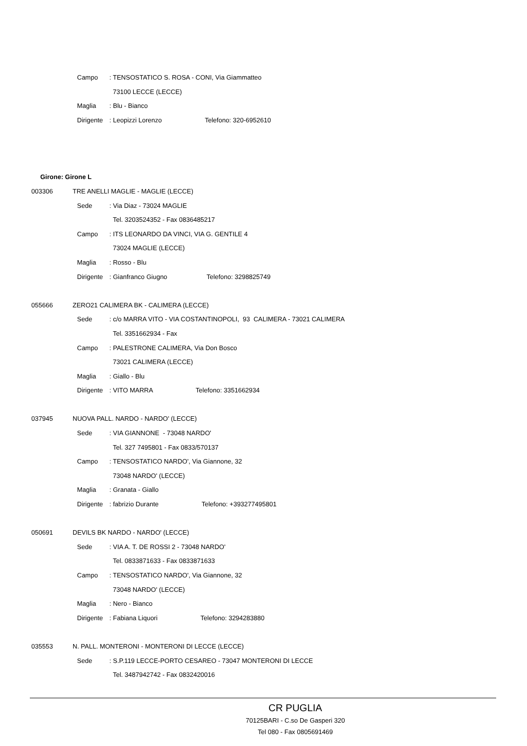Campo: TENSOSTATICO S. ROSA - CONI, Via Giammatteo
73100 LECCE (LECCE)
Maglia: Blu - Bianco
Dirigente: Leopizzi Lorenzo Telefono: 320-6952610
Girone: Girone L
003306 TRE ANELLI MAGLIE - MAGLIE (LECCE)
Sede: Via Diaz - 73024 MAGLIE
Tel. 3203524352 - Fax 0836485217
Campo: ITS LEONARDO DA VINCI, VIA G. GENTILE 4
73024 MAGLIE (LECCE)
Maglia: Rosso - Blu
Dirigente: Gianfranco Giugno Telefono: 3298825749
055666 ZERO21 CALIMERA BK - CALIMERA (LECCE)
Sede: c/o MARRA VITO - VIA COSTANTINOPOLI, 93 CALIMERA - 73021 CALIMERA
Tel. 3351662934 - Fax
Campo: PALESTRONE CALIMERA, Via Don Bosco
73021 CALIMERA (LECCE)
Maglia: Giallo - Blu
Dirigente: VITO MARRA Telefono: 3351662934
037945 NUOVA PALL. NARDO - NARDO' (LECCE)
Sede: VIA GIANNONE - 73048 NARDO'
Tel. 327 7495801 - Fax 0833/570137
Campo: TENSOSTATICO NARDO', Via Giannone, 32
73048 NARDO' (LECCE)
Maglia: Granata - Giallo
Dirigente: fabrizio Durante Telefono: +393277495801
050691 DEVILS BK NARDO - NARDO' (LECCE)
Sede: VIA A. T. DE ROSSI 2 - 73048 NARDO'
Tel. 0833871633 - Fax 0833871633
Campo: TENSOSTATICO NARDO', Via Giannone, 32
73048 NARDO' (LECCE)
Maglia: Nero - Bianco
Dirigente: Fabiana Liquori Telefono: 3294283880
035553 N. PALL. MONTERONI - MONTERONI DI LECCE (LECCE)
Sede: S.P.119 LECCE-PORTO CESAREO - 73047 MONTERONI DI LECCE
Tel. 3487942742 - Fax 0832420016
CR PUGLIA
70125BARI - C.so De Gasperi 320
Tel 080 - Fax 0805691469